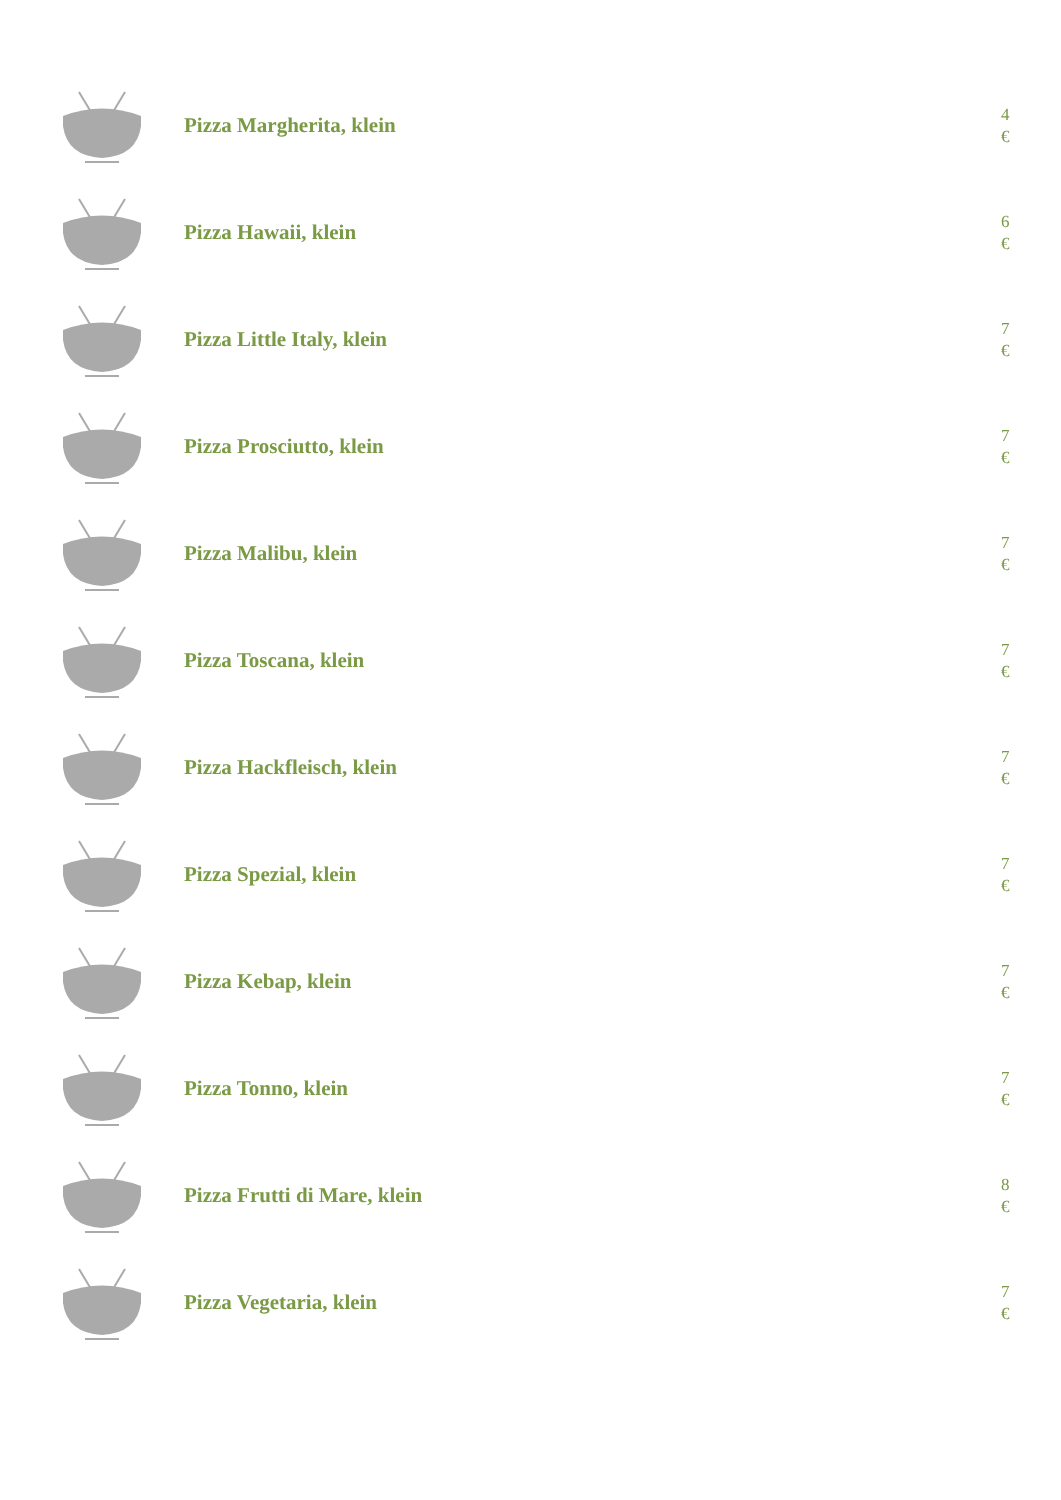Pizza Margherita, klein
4
€
Pizza Hawaii, klein
6
€
Pizza Little Italy, klein
7
€
Pizza Prosciutto, klein
7
€
Pizza Malibu, klein
7
€
Pizza Toscana, klein
7
€
Pizza Hackfleisch, klein
7
€
Pizza Spezial, klein
7
€
Pizza Kebap, klein
7
€
Pizza Tonno, klein
7
€
Pizza Frutti di Mare, klein
8
€
Pizza Vegetaria, klein
7
€